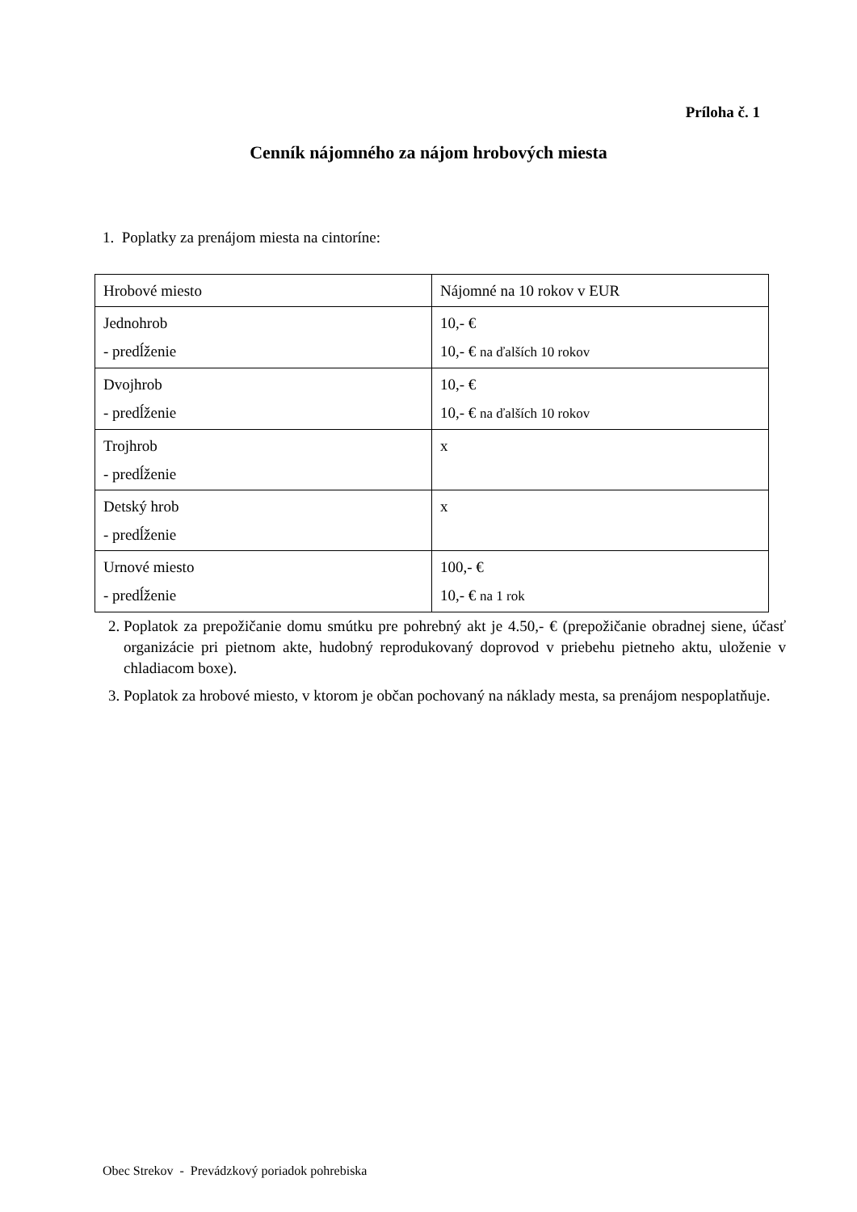Príloha č. 1
Cenník nájomného za nájom hrobových miesta
1. Poplatky za prenájom miesta na cintoríne:
| Hrobové miesto | Nájomné na 10 rokov v EUR |
| Jednohrob - predĺženie | 10,- € 10,- € na ďalších 10 rokov |
| Dvojhrob - predĺženie | 10,- € 10,- € na ďalších 10 rokov |
| Trojhrob - predĺženie | x |
| Detský hrob - predĺženie | x |
| Urnové miesto - predĺženie | 100,- € 10,- € na 1 rok |
2. Poplatok za prepožičanie domu smútku pre pohrebný akt je 4.50,- € (prepožičanie obradnej siene, účasť organizácie pri pietnom akte, hudobný reprodukovaný doprovod v priebehu pietneho aktu, uloženie v chladiacom boxe).
3. Poplatok za hrobové miesto, v ktorom je občan pochovaný na náklady mesta, sa prenájom nespoplatňuje.
Obec Strekov - Prevádzkový poriadok pohrebiska